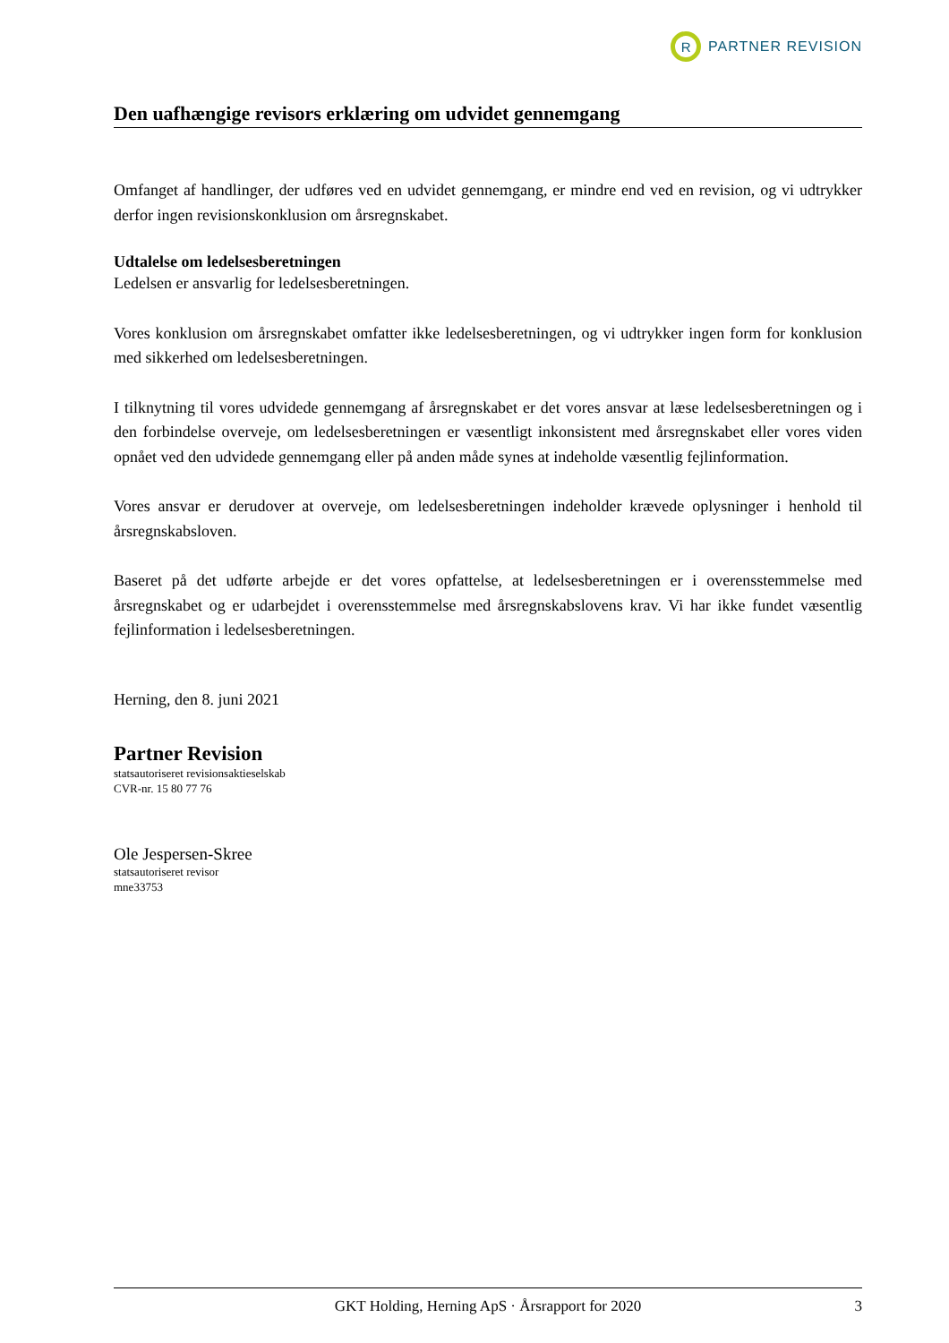R
PARTNER REVISION
Den uafhængige revisors erklæring om udvidet gennemgang
Omfanget af handlinger, der udføres ved en udvidet gennemgang, er mindre end ved en revision, og vi udtrykker derfor ingen revisionskonklusion om årsregnskabet.
Udtalelse om ledelsesberetningen
Ledelsen er ansvarlig for ledelsesberetningen.
Vores konklusion om årsregnskabet omfatter ikke ledelsesberetningen, og vi udtrykker ingen form for konklusion med sikkerhed om ledelsesberetningen.
I tilknytning til vores udvidede gennemgang af årsregnskabet er det vores ansvar at læse ledelsesberetningen og i den forbindelse overveje, om ledelsesberetningen er væsentligt inkonsistent med årsregnskabet eller vores viden opnået ved den udvidede gennemgang eller på anden måde synes at indeholde væsentlig fejlinformation.
Vores ansvar er derudover at overveje, om ledelsesberetningen indeholder krævede oplysninger i henhold til årsregnskabsloven.
Baseret på det udførte arbejde er det vores opfattelse, at ledelsesberetningen er i overensstemmelse med årsregnskabet og er udarbejdet i overensstemmelse med årsregnskabslovens krav. Vi har ikke fundet væsentlig fejlinformation i ledelsesberetningen.
Herning, den 8. juni 2021
Partner Revision
statsautoriseret revisionsaktieselskab
CVR-nr. 15 80 77 76
Ole Jespersen-Skree
statsautoriseret revisor
mne33753
GKT Holding, Herning ApS · Årsrapport for 2020 3